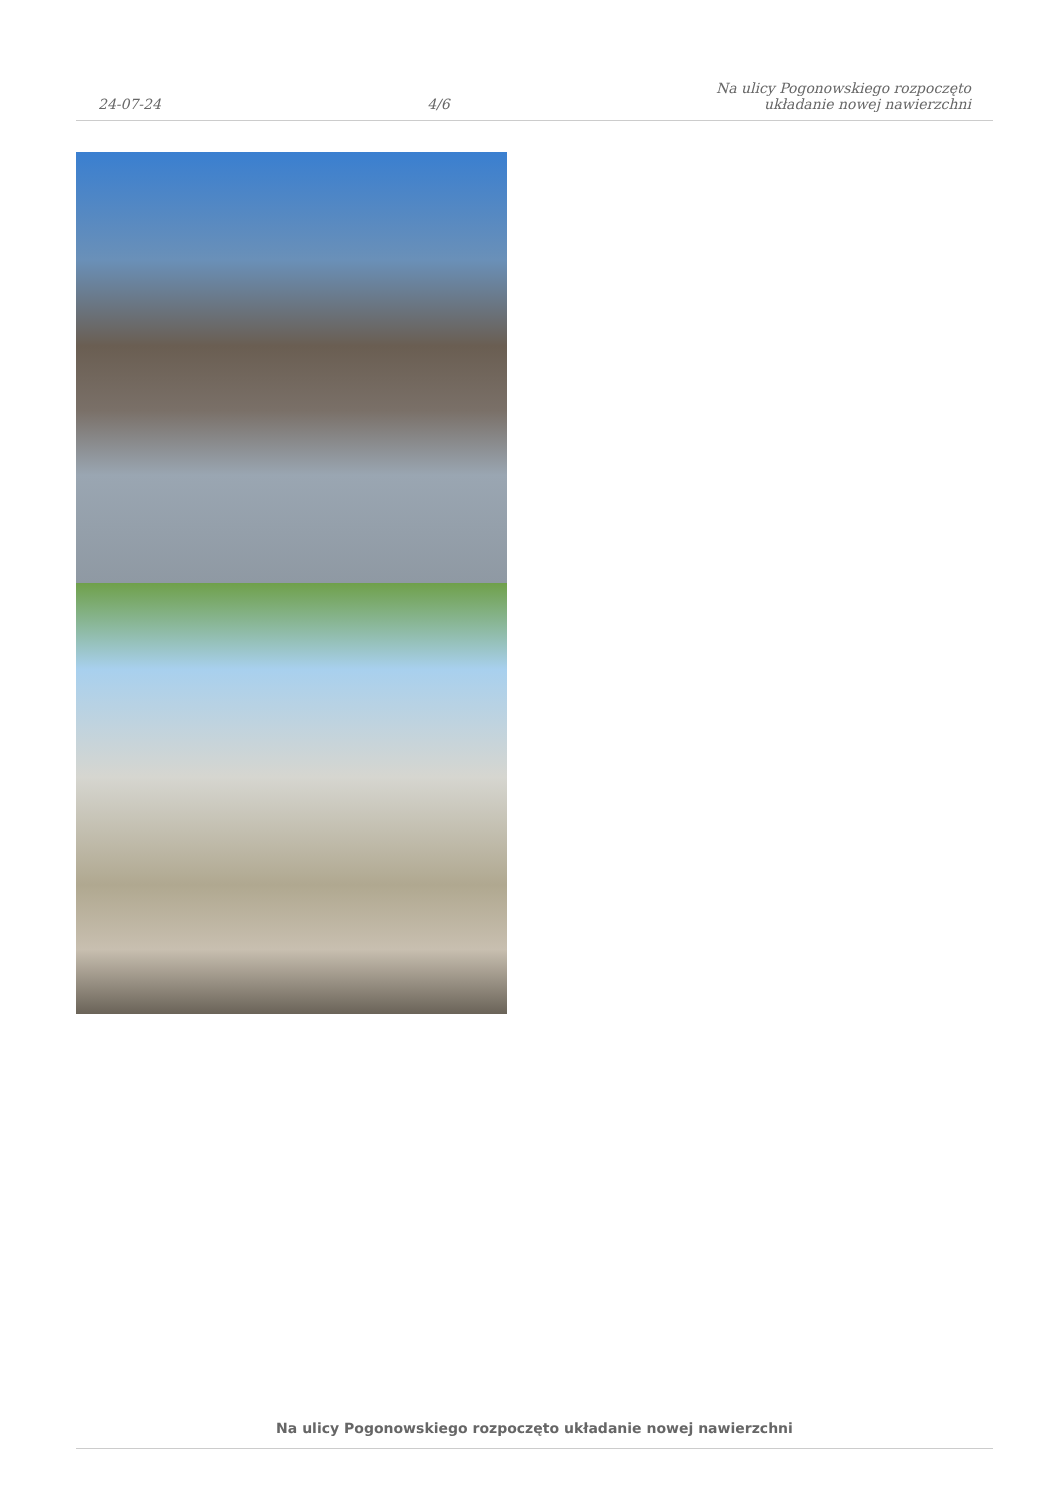24-07-24
4/6
Na ulicy Pogonowskiego rozpoczęto
układanie nowej nawierzchni
Na ulicy Pogonowskiego rozpoczęto układanie nowej nawierzchni